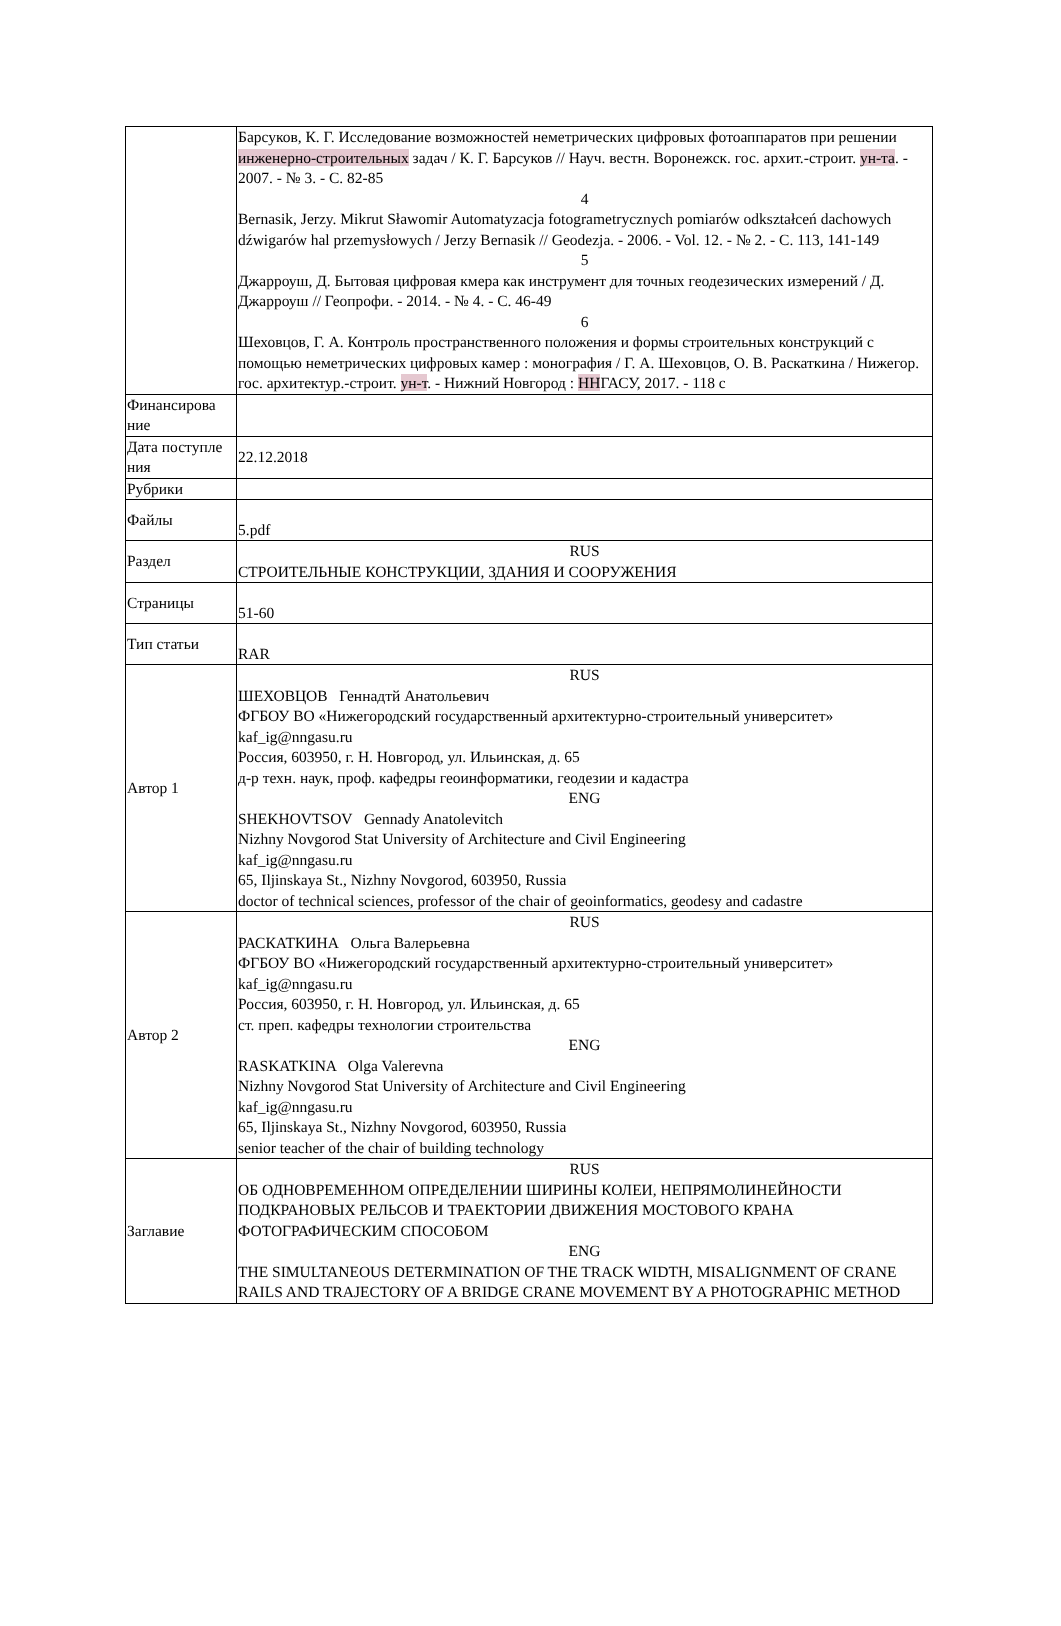| | Барсуков, К. Г. Исследование возможностей неметрических цифровых фотоаппаратов при решении инженерно-строительных задач / К. Г. Барсуков // Науч. вестн. Воронежск. гос. архит.-строит. ун-та . - 2007. - № 3. - С. 82-85 4 Bernasik, Jerzy. Mikrut Sławomir Automatyzacja fotogrametrycznych pomiarów odkształceń dachowych dźwigarów hal przemysłowych / Jerzy Bernasik // Geodezja. - 2006. - Vol. 12. - № 2. - С. 113, 141-149 5 Джарроуш, Д. Бытовая цифровая кмера как инструмент для точных геодезических измерений / Д. Джарроуш // Геопрофи. - 2014. - № 4. - С. 46-49 6 Шеховцов, Г. А. Контроль пространственного положения и формы строительных конструкций с помощью неметрических цифровых камер : монография / Г. А. Шеховцов, О. В. Раскаткина / Нижегор. гос. архитектур.-строит. ун-т . - Нижний Новгород : НН ГАСУ, 2017. - 118 с |
| Финансирова ние | |
| Дата поступле ния | 22.12.2018 |
| Рубрики | |
| Файлы | 5.pdf |
| Раздел | RUS СТРОИТЕЛЬНЫЕ КОНСТРУКЦИИ, ЗДАНИЯ И СООРУЖЕНИЯ |
| Страницы | 51-60 |
| Тип статьи | RAR |
| Автор 1 | RUS ШЕХОВЦОВ Геннадтй Анатольевич ФГБОУ ВО «Нижегородский государственный архитектурно-строительный университет» kaf_ig@nngasu.ru Россия, 603950, г. Н. Новгород, ул. Ильинская, д. 65 д-р техн. наук, проф. кафедры геоинформатики, геодезии и кадастра ENG SHEKHOVTSOV Gennady Anatolevitch Nizhny Novgorod Stat University of Architecture and Civil Engineering kaf_ig@nngasu.ru 65, Iljinskaya St., Nizhny Novgorod, 603950, Russia doctor of technical sciences, professor of the chair of geoinformatics, geodesy and cadastre |
| Автор 2 | RUS РАСКАТКИНА Ольга Валерьевна ФГБОУ ВО «Нижегородский государственный архитектурно-строительный университет» kaf_ig@nngasu.ru Россия, 603950, г. Н. Новгород, ул. Ильинская, д. 65 ст. преп. кафедры технологии строительства ENG RASKATKINA Olga Valerevna Nizhny Novgorod Stat University of Architecture and Civil Engineering kaf_ig@nngasu.ru 65, Iljinskaya St., Nizhny Novgorod, 603950, Russia senior teacher of the chair of building technology |
| Заглавие | RUS ОБ ОДНОВРЕМЕННОМ ОПРЕДЕЛЕНИИ ШИРИНЫ КОЛЕИ, НЕПРЯМОЛИНЕЙНОСТИ ПОДКРАНОВЫХ РЕЛЬСОВ И ТРАЕКТОРИИ ДВИЖЕНИЯ МОСТОВОГО КРАНА ФОТОГРАФИЧЕСКИМ СПОСОБОМ ENG THE SIMULTANEOUS DETERMINATION OF THE TRACK WIDTH, MISALIGNMENT OF CRANE RAILS AND TRAJECTORY OF A BRIDGE CRANE MOVEMENT BY A PHOTOGRAPHIC METHOD |